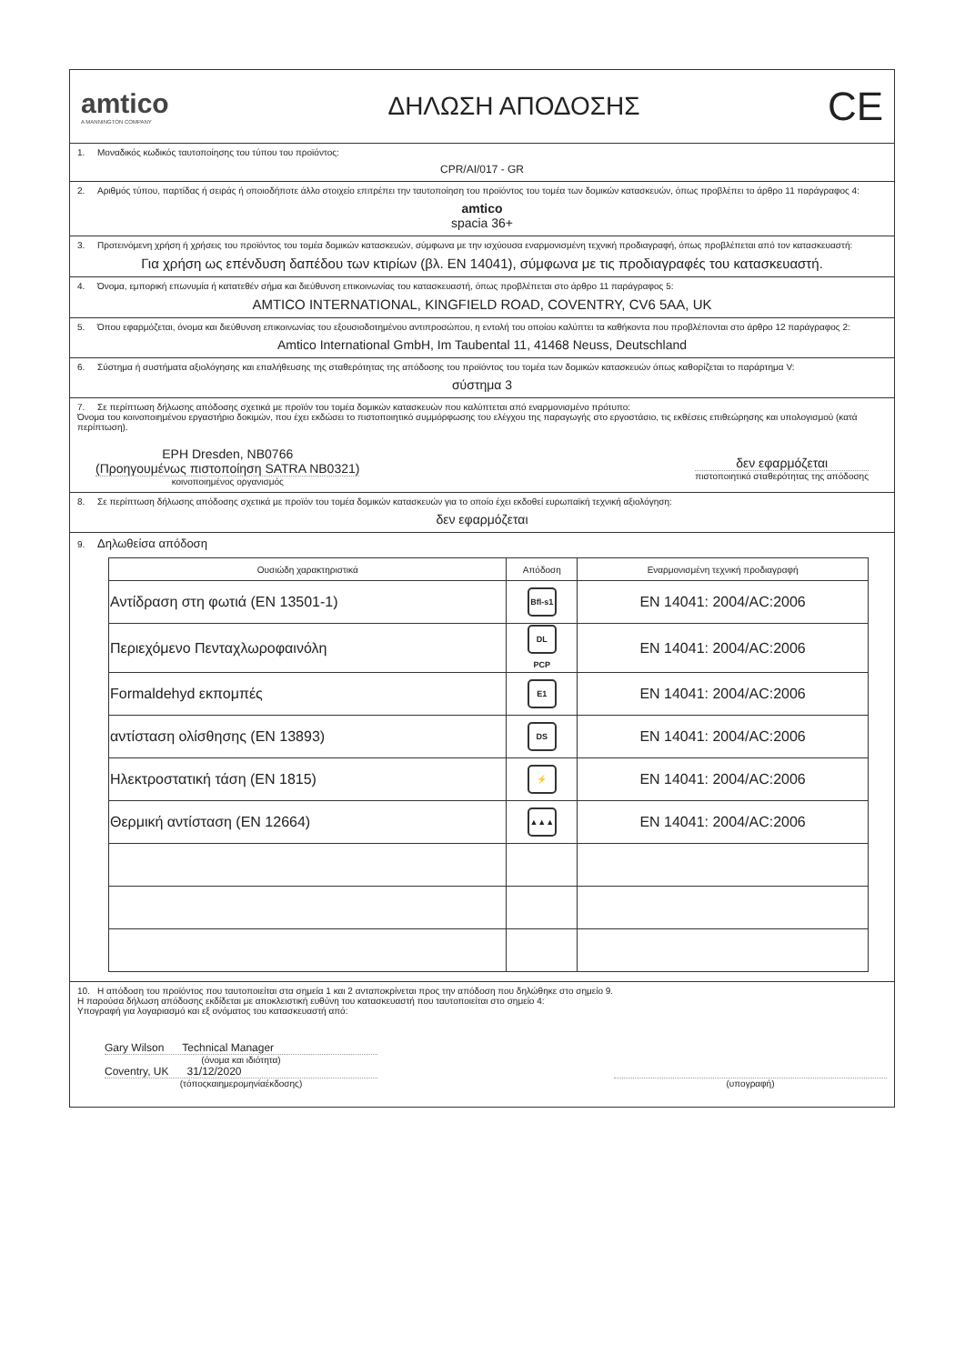amtico
A MANNINGTON COMPANY
ΔΗΛΩΣΗ ΑΠΟΔΟΣΗΣ
CE
1. Μοναδικός κωδικός ταυτοποίησης του τύπου του προϊόντος:
CPR/AI/017 - GR
2. Αριθμός τύπου, παρτίδας ή σειράς ή οποιοδήποτε άλλο στοιχείο επιτρέπει την ταυτοποίηση του προϊόντος του τομέα των δομικών κατασκευών, όπως προβλέπει το άρθρο 11 παράγραφος 4:
amtico
spacia 36+
3. Προτεινόμενη χρήση ή χρήσεις του προϊόντος του τομέα δομικών κατασκευών, σύμφωνα με την ισχύουσα εναρμονισμένη τεχνική προδιαγραφή, όπως προβλέπεται από τον κατασκευαστή:
Για χρήση ως επένδυση δαπέδου των κτιρίων (βλ. EN 14041), σύμφωνα με τις προδιαγραφές του κατασκευαστή.
4. Όνομα, εμπορική επωνυμία ή κατατεθέν σήμα και διεύθυνση επικοινωνίας του κατασκευαστή, όπως προβλέπεται στο άρθρο 11 παράγραφος 5:
AMTICO INTERNATIONAL, KINGFIELD ROAD, COVENTRY, CV6 5AA, UK
5. Όπου εφαρμόζεται, όνομα και διεύθυνση επικοινωνίας του εξουσιοδοτημένου αντιπροσώπου, η εντολή του οποίου καλύπτει τα καθήκοντα που προβλέπονται στο άρθρο 12 παράγραφος 2:
Amtico International GmbH, Im Taubental 11, 41468 Neuss, Deutschland
6. Σύστημα ή συστήματα αξιολόγησης και επαλήθευσης της σταθερότητας της απόδοσης του προϊόντος του τομέα των δομικών κατασκευών όπως καθορίζεται το παράρτημα V:
σύστημα 3
7. Σε περίπτωση δήλωσης απόδοσης σχετικά με προϊόν του τομέα δομικών κατασκευών που καλύπτεται από εναρμονισμένο πρότυπο:
Όνομα του κοινοποιημένου εργαστήριο δοκιμών, που έχει εκδώσει το πιστοποιητικό συμμόρφωσης του ελέγχου της παραγωγής στο εργοστάσιο, τις εκθέσεις επιθεώρησης και υπολογισμού (κατά περίπτωση).
EPH Dresden, NB0766
(Προηγουμένως πιστοποίηση SATRA NB0321)
κοινοποιημένος οργανισμός
δεν εφαρμόζεται
πιστοποιητικό σταθερότητας της απόδοσης
8. Σε περίπτωση δήλωσης απόδοσης σχετικά με προϊόν του τομέα δομικών κατασκευών για το οποίο έχει εκδοθεί ευρωπαϊκή τεχνική αξιολόγηση:
δεν εφαρμόζεται
9. Δηλωθείσα απόδοση
| Ουσιώδη χαρακτηριστικά | Απόδοση | Εναρμονισμένη τεχνική προδιαγραφή |
| --- | --- | --- |
| Αντίδραση στη φωτιά (EN 13501-1) | Bfl-s1 | EN 14041: 2004/AC:2006 |
| Περιεχόμενο Πενταχλωροφαινόλη | DL PCP | EN 14041: 2004/AC:2006 |
| Formaldehyd εκπομπές | E1 | EN 14041: 2004/AC:2006 |
| αντίσταση ολίσθησης (EN 13893) | DS | EN 14041: 2004/AC:2006 |
| Ηλεκτροστατική τάση (EN 1815) | ⚡ | EN 14041: 2004/AC:2006 |
| Θερμική αντίσταση (EN 12664) | ▲▲▲ | EN 14041: 2004/AC:2006 |
10. Η απόδοση του προϊόντος που ταυτοποιείται στα σημεία 1 και 2 ανταποκρίνεται προς την απόδοση που δηλώθηκε στο σημείο 9.
Η παρούσα δήλωση απόδοσης εκδίδεται με αποκλειστική ευθύνη του κατασκευαστή που ταυτοποιείται στο σημείο 4:
Υπογραφή για λογαριασμό και εξ ονόματος του κατασκευαστή από:
Gary Wilson Technical Manager
(όνομα και ιδιότητα)
Coventry, UK 31/12/2020
(τόποςκαιημερομηνίαέκδοσης)
(υπογραφή)